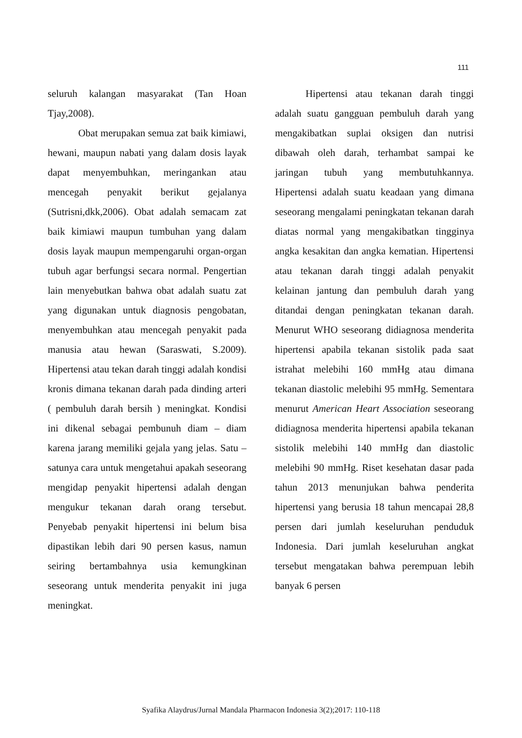111
seluruh kalangan masyarakat (Tan Hoan Tjay,2008).
Obat merupakan semua zat baik kimiawi, hewani, maupun nabati yang dalam dosis layak dapat menyembuhkan, meringankan atau mencegah penyakit berikut gejalanya (Sutrisni,dkk,2006). Obat adalah semacam zat baik kimiawi maupun tumbuhan yang dalam dosis layak maupun mempengaruhi organ-organ tubuh agar berfungsi secara normal. Pengertian lain menyebutkan bahwa obat adalah suatu zat yang digunakan untuk diagnosis pengobatan, menyembuhkan atau mencegah penyakit pada manusia atau hewan (Saraswati, S.2009). Hipertensi atau tekan darah tinggi adalah kondisi kronis dimana tekanan darah pada dinding arteri ( pembuluh darah bersih ) meningkat. Kondisi ini dikenal sebagai pembunuh diam – diam karena jarang memiliki gejala yang jelas. Satu – satunya cara untuk mengetahui apakah seseorang mengidap penyakit hipertensi adalah dengan mengukur tekanan darah orang tersebut. Penyebab penyakit hipertensi ini belum bisa dipastikan lebih dari 90 persen kasus, namun seiring bertambahnya usia kemungkinan seseorang untuk menderita penyakit ini juga meningkat.
Hipertensi atau tekanan darah tinggi adalah suatu gangguan pembuluh darah yang mengakibatkan suplai oksigen dan nutrisi dibawah oleh darah, terhambat sampai ke jaringan tubuh yang membutuhkannya. Hipertensi adalah suatu keadaan yang dimana seseorang mengalami peningkatan tekanan darah diatas normal yang mengakibatkan tingginya angka kesakitan dan angka kematian. Hipertensi atau tekanan darah tinggi adalah penyakit kelainan jantung dan pembuluh darah yang ditandai dengan peningkatan tekanan darah. Menurut WHO seseorang didiagnosa menderita hipertensi apabila tekanan sistolik pada saat istrahat melebihi 160 mmHg atau dimana tekanan diastolic melebihi 95 mmHg. Sementara menurut American Heart Association seseorang didiagnosa menderita hipertensi apabila tekanan sistolik melebihi 140 mmHg dan diastolic melebihi 90 mmHg. Riset kesehatan dasar pada tahun 2013 menunjukan bahwa penderita hipertensi yang berusia 18 tahun mencapai 28,8 persen dari jumlah keseluruhan penduduk Indonesia. Dari jumlah keseluruhan angkat tersebut mengatakan bahwa perempuan lebih banyak 6 persen
Syafika Alaydrus/Jurnal Mandala Pharmacon Indonesia 3(2);2017: 110-118